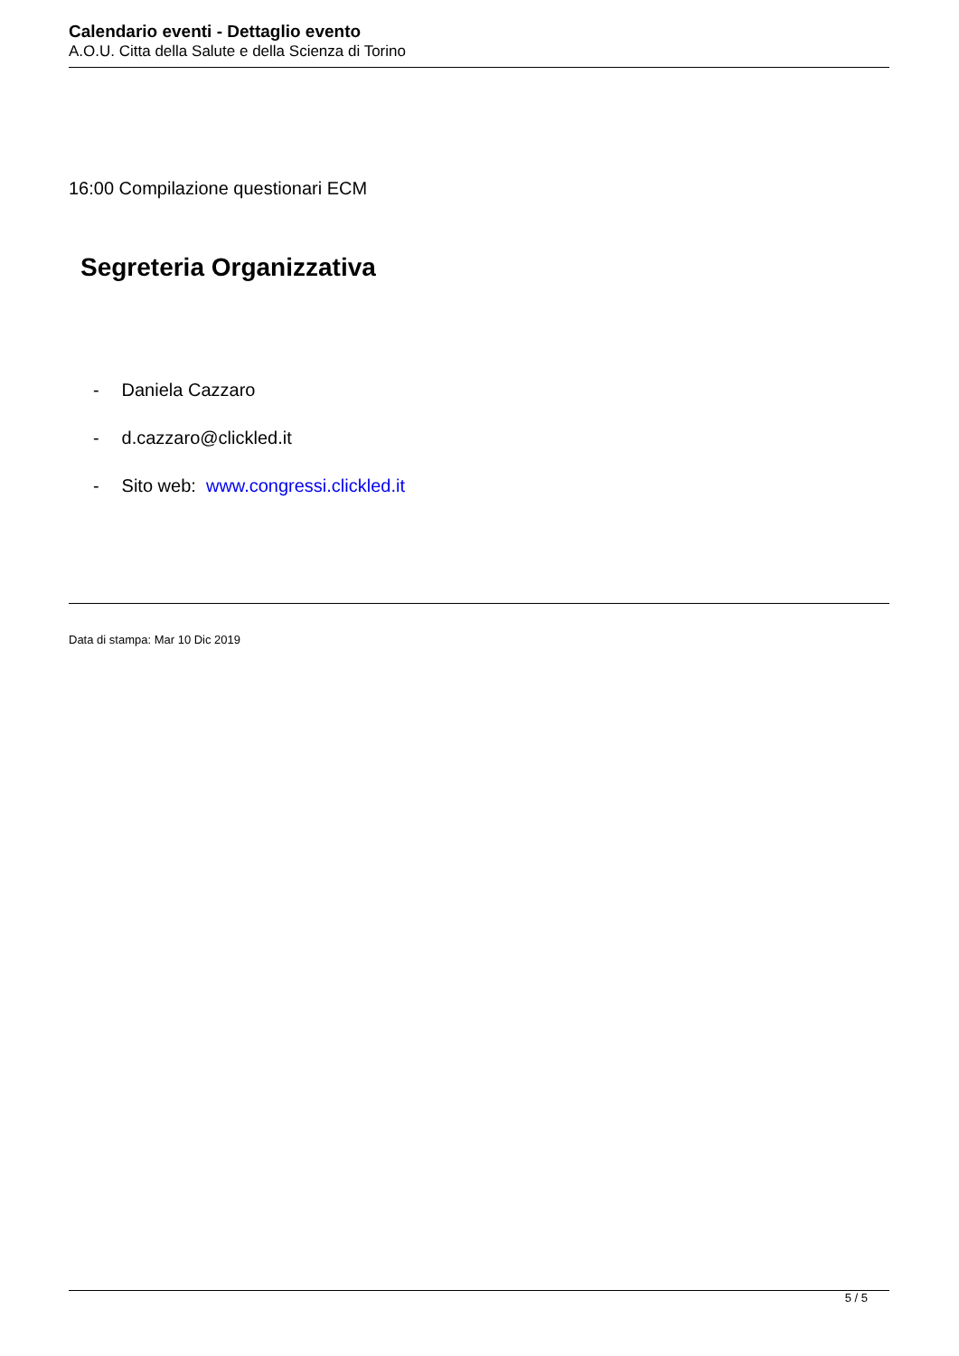Calendario eventi - Dettaglio evento
A.O.U. Citta della Salute e della Scienza di Torino
16:00 Compilazione questionari ECM
Segreteria Organizzativa
- Daniela Cazzaro
- d.cazzaro@clickled.it
- Sito web: www.congressi.clickled.it
Data di stampa: Mar 10 Dic 2019
5 / 5